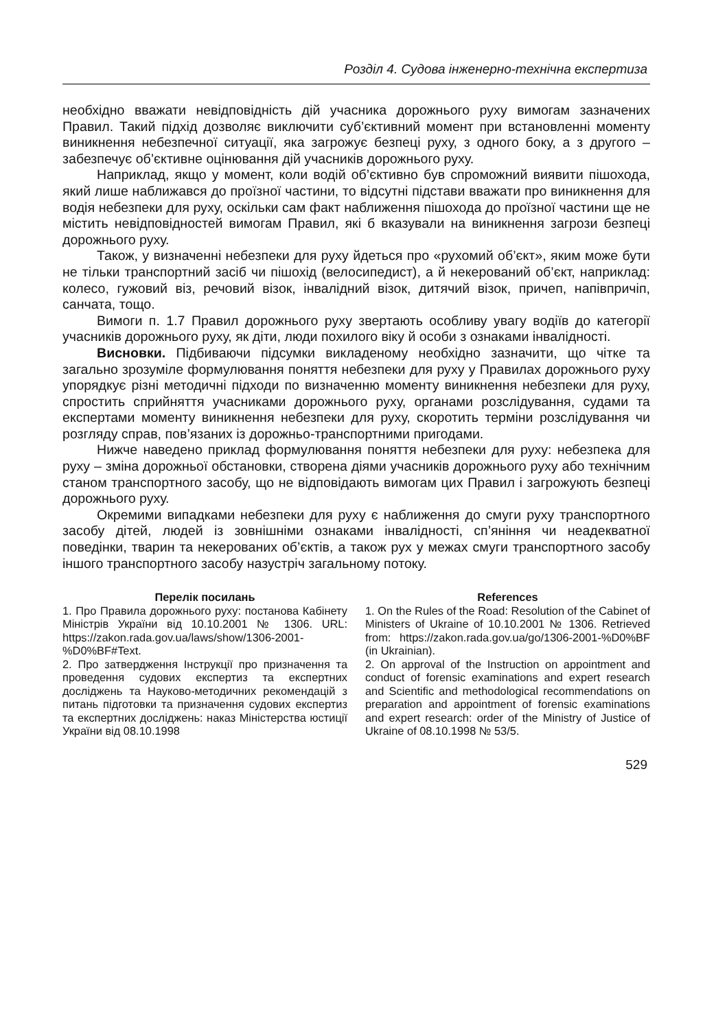Розділ 4. Судова інженерно-технічна експертиза
необхідно вважати невідповідність дій учасника дорожнього руху вимогам зазначених Правил. Такий підхід дозволяє виключити суб’єктивний момент при встановленні моменту виникнення небезпечної ситуації, яка загрожує безпеці руху, з одного боку, а з другого – забезпечує об’єктивне оцінювання дій учасників дорожнього руху.
Наприклад, якщо у момент, коли водій об’єктивно був спроможний виявити пішохода, який лише наближався до проїзної частини, то відсутні підстави вважати про виникнення для водія небезпеки для руху, оскільки сам факт наближення пішохода до проїзної частини ще не містить невідповідностей вимогам Правил, які б вказували на виникнення загрози безпеці дорожнього руху.
Також, у визначенні небезпеки для руху йдеться про «рухомий об’єкт», яким може бути не тільки транспортний засіб чи пішохід (велосипедист), а й некерований об’єкт, наприклад: колесо, гужовий віз, речовий візок, інвалідний візок, дитячий візок, причеп, напівпричіп, санчата, тощо.
Вимоги п. 1.7 Правил дорожнього руху звертають особливу увагу водіїв до категорії учасників дорожнього руху, як діти, люди похилого віку й особи з ознаками інвалідності.
Висновки. Підбиваючи підсумки викладеному необхідно зазначити, що чітке та загально зрозуміле формулювання поняття небезпеки для руху у Правилах дорожнього руху упорядкує різні методичні підходи по визначенню моменту виникнення небезпеки для руху, спростить сприйняття учасниками дорожнього руху, органами розслідування, судами та експертами моменту виникнення небезпеки для руху, скоротить терміни розслідування чи розгляду справ, пов’язаних із дорожньо-транспортними пригодами.
Нижче наведено приклад формулювання поняття небезпеки для руху: небезпека для руху – зміна дорожньої обстановки, створена діями учасників дорожнього руху або технічним станом транспортного засобу, що не відповідають вимогам цих Правил і загрожують безпеці дорожнього руху.
Окремими випадками небезпеки для руху є наближення до смуги руху транспортного засобу дітей, людей із зовнішніми ознаками інвалідності, сп’яніння чи неадекватної поведінки, тварин та некерованих об’єктів, а також рух у межах смуги транспортного засобу іншого транспортного засобу назустріч загальному потоку.
Перелік посилань
1. Про Правила дорожнього руху: постанова Кабінету Міністрів України від 10.10.2001 № 1306. URL: https://zakon.rada.gov.ua/laws/show/1306-2001-%D0%BF#Text.
2. Про затвердження Інструкції про призначення та проведення судових експертиз та експертних досліджень та Науково-методичних рекомендацій з питань підготовки та призначення судових експертиз та експертних досліджень: наказ Міністерства юстиції України від 08.10.1998
References
1. On the Rules of the Road: Resolution of the Cabinet of Ministers of Ukraine of 10.10.2001 № 1306. Retrieved from: https://zakon.rada.gov.ua/go/1306-2001-%D0%BF (in Ukrainian).
2. On approval of the Instruction on appointment and conduct of forensic examinations and expert research and Scientific and methodological recommendations on preparation and appointment of forensic examinations and expert research: order of the Ministry of Justice of Ukraine of 08.10.1998 № 53/5.
529